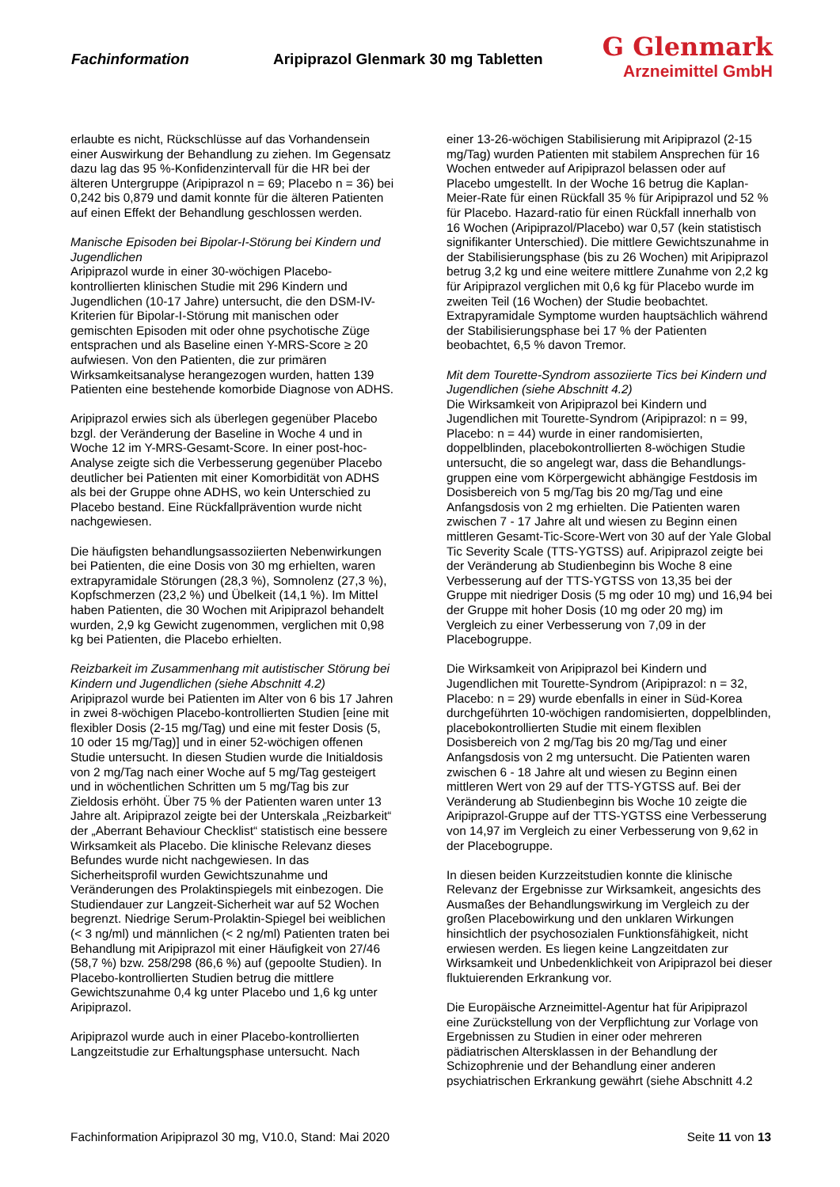Fachinformation Aripiprazol Glenmark 30 mg Tabletten
G Glenmark
Arzneimittel GmbH
erlaubte es nicht, Rückschlüsse auf das Vorhandensein einer Auswirkung der Behandlung zu ziehen. Im Gegensatz dazu lag das 95 %-Konfidenzintervall für die HR bei der älteren Untergruppe (Aripiprazol n = 69; Placebo n = 36) bei 0,242 bis 0,879 und damit konnte für die älteren Patienten auf einen Effekt der Behandlung geschlossen werden.
Manische Episoden bei Bipolar-I-Störung bei Kindern und Jugendlichen
Aripiprazol wurde in einer 30-wöchigen Placebo-kontrollierten klinischen Studie mit 296 Kindern und Jugendlichen (10-17 Jahre) untersucht, die den DSM-IV-Kriterien für Bipolar-I-Störung mit manischen oder gemischten Episoden mit oder ohne psychotische Züge entsprachen und als Baseline einen Y-MRS-Score ≥ 20 aufwiesen. Von den Patienten, die zur primären Wirksamkeitsanalyse herangezogen wurden, hatten 139 Patienten eine bestehende komorbide Diagnose von ADHS.
Aripiprazol erwies sich als überlegen gegenüber Placebo bzgl. der Veränderung der Baseline in Woche 4 und in Woche 12 im Y-MRS-Gesamt-Score. In einer post-hoc-Analyse zeigte sich die Verbesserung gegenüber Placebo deutlicher bei Patienten mit einer Komorbidität von ADHS als bei der Gruppe ohne ADHS, wo kein Unterschied zu Placebo bestand. Eine Rückfallprävention wurde nicht nachgewiesen.
Die häufigsten behandlungsassoziierten Nebenwirkungen bei Patienten, die eine Dosis von 30 mg erhielten, waren extrapyramidale Störungen (28,3 %), Somnolenz (27,3 %), Kopfschmerzen (23,2 %) und Übelkeit (14,1 %). Im Mittel haben Patienten, die 30 Wochen mit Aripiprazol behandelt wurden, 2,9 kg Gewicht zugenommen, verglichen mit 0,98 kg bei Patienten, die Placebo erhielten.
Reizbarkeit im Zusammenhang mit autistischer Störung bei Kindern und Jugendlichen (siehe Abschnitt 4.2)
Aripiprazol wurde bei Patienten im Alter von 6 bis 17 Jahren in zwei 8-wöchigen Placebo-kontrollierten Studien [eine mit flexibler Dosis (2-15 mg/Tag) und eine mit fester Dosis (5, 10 oder 15 mg/Tag)] und in einer 52-wöchigen offenen Studie untersucht. In diesen Studien wurde die Initialdosis von 2 mg/Tag nach einer Woche auf 5 mg/Tag gesteigert und in wöchentlichen Schritten um 5 mg/Tag bis zur Zieldosis erhöht. Über 75 % der Patienten waren unter 13 Jahre alt. Aripiprazol zeigte bei der Unterskala „Reizbarkeit“ der „Aberrant Behaviour Checklist“ statistisch eine bessere Wirksamkeit als Placebo. Die klinische Relevanz dieses Befundes wurde nicht nachgewiesen. In das Sicherheitsprofil wurden Gewichtszunahme und Veränderungen des Prolaktinspiegels mit einbezogen. Die Studiendauer zur Langzeit-Sicherheit war auf 52 Wochen begrenzt. Niedrige Serum-Prolaktin-Spiegel bei weiblichen (< 3 ng/ml) und männlichen (< 2 ng/ml) Patienten traten bei Behandlung mit Aripiprazol mit einer Häufigkeit von 27/46 (58,7 %) bzw. 258/298 (86,6 %) auf (gepoolte Studien). In Placebo-kontrollierten Studien betrug die mittlere Gewichtszunahme 0,4 kg unter Placebo und 1,6 kg unter Aripiprazol.
Aripiprazol wurde auch in einer Placebo-kontrollierten Langzeitstudie zur Erhaltungsphase untersucht. Nach
einer 13-26-wöchigen Stabilisierung mit Aripiprazol (2-15 mg/Tag) wurden Patienten mit stabilem Ansprechen für 16 Wochen entweder auf Aripiprazol belassen oder auf Placebo umgestellt. In der Woche 16 betrug die Kaplan-Meier-Rate für einen Rückfall 35 % für Aripiprazol und 52 % für Placebo. Hazard-ratio für einen Rückfall innerhalb von 16 Wochen (Aripiprazol/Placebo) war 0,57 (kein statistisch signifikanter Unterschied). Die mittlere Gewichtszunahme in der Stabilisierungsphase (bis zu 26 Wochen) mit Aripiprazol betrug 3,2 kg und eine weitere mittlere Zunahme von 2,2 kg für Aripiprazol verglichen mit 0,6 kg für Placebo wurde im zweiten Teil (16 Wochen) der Studie beobachtet. Extrapyramidale Symptome wurden hauptsächlich während der Stabilisierungsphase bei 17 % der Patienten beobachtet, 6,5 % davon Tremor.
Mit dem Tourette-Syndrom assoziierte Tics bei Kindern und Jugendlichen (siehe Abschnitt 4.2)
Die Wirksamkeit von Aripiprazol bei Kindern und Jugendlichen mit Tourette-Syndrom (Aripiprazol: n = 99, Placebo: n = 44) wurde in einer randomisierten, doppelblinden, placebokontrollierten 8-wöchigen Studie untersucht, die so angelegt war, dass die Behandlungs-gruppen eine vom Körpergewicht abhängige Festdosis im Dosisbereich von 5 mg/Tag bis 20 mg/Tag und eine Anfangsdosis von 2 mg erhielten. Die Patienten waren zwischen 7 - 17 Jahre alt und wiesen zu Beginn einen mittleren Gesamt-Tic-Score-Wert von 30 auf der Yale Global Tic Severity Scale (TTS-YGTSS) auf. Aripiprazol zeigte bei der Veränderung ab Studienbeginn bis Woche 8 eine Verbesserung auf der TTS-YGTSS von 13,35 bei der Gruppe mit niedriger Dosis (5 mg oder 10 mg) und 16,94 bei der Gruppe mit hoher Dosis (10 mg oder 20 mg) im Vergleich zu einer Verbesserung von 7,09 in der Placebogruppe.
Die Wirksamkeit von Aripiprazol bei Kindern und Jugendlichen mit Tourette-Syndrom (Aripiprazol: n = 32, Placebo: n = 29) wurde ebenfalls in einer in Süd-Korea durchgeführten 10-wöchigen randomisierten, doppelblinden, placebokontrollierten Studie mit einem flexiblen Dosisbereich von 2 mg/Tag bis 20 mg/Tag und einer Anfangsdosis von 2 mg untersucht. Die Patienten waren zwischen 6 - 18 Jahre alt und wiesen zu Beginn einen mittleren Wert von 29 auf der TTS-YGTSS auf. Bei der Veränderung ab Studienbeginn bis Woche 10 zeigte die Aripiprazol-Gruppe auf der TTS-YGTSS eine Verbesserung von 14,97 im Vergleich zu einer Verbesserung von 9,62 in der Placebogruppe.
In diesen beiden Kurzzeitstudien konnte die klinische Relevanz der Ergebnisse zur Wirksamkeit, angesichts des Ausmaßes der Behandlungswirkung im Vergleich zu der großen Placebowirkung und den unklaren Wirkungen hinsichtlich der psychosozialen Funktionsfähigkeit, nicht erwiesen werden. Es liegen keine Langzeitdaten zur Wirksamkeit und Unbedenklichkeit von Aripiprazol bei dieser fluktuierenden Erkrankung vor.
Die Europäische Arzneimittel-Agentur hat für Aripiprazol eine Zurückstellung von der Verpflichtung zur Vorlage von Ergebnissen zu Studien in einer oder mehreren pädiatrischen Altersklassen in der Behandlung der Schizophrenie und der Behandlung einer anderen psychiatrischen Erkrankung gewährt (siehe Abschnitt 4.2
Fachinformation Aripiprazol 30 mg, V10.0, Stand: Mai 2020 Seite 11 von 13